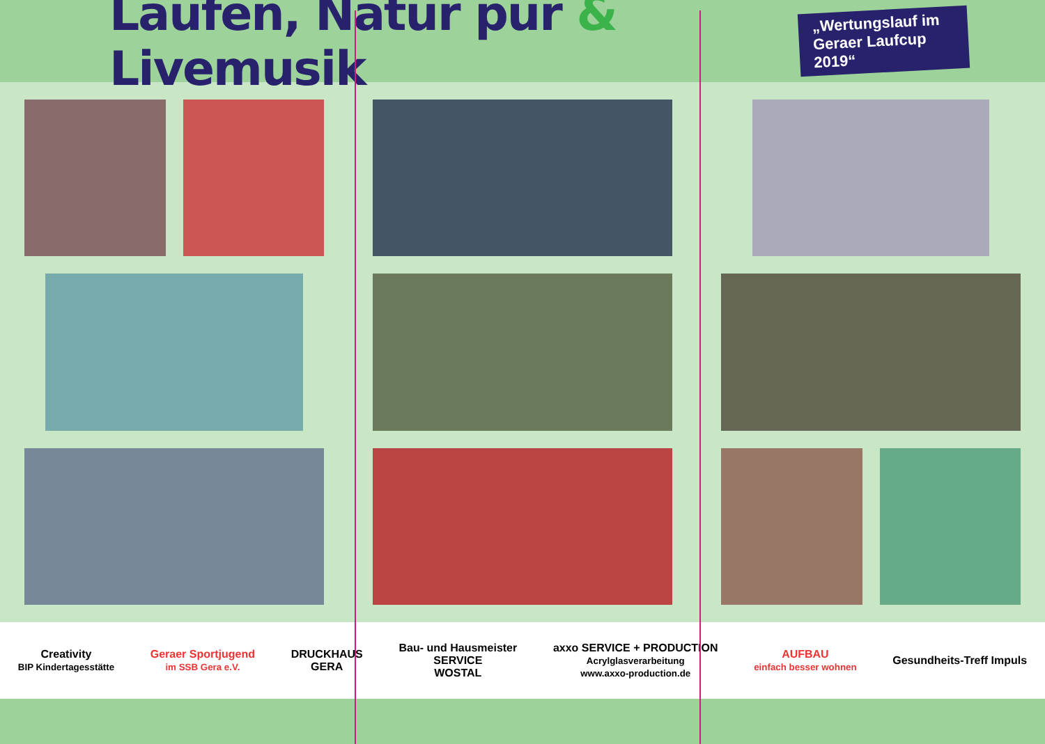Laufen, Natur pur & Livemusik
„Wertungslauf im
Geraer Laufcup 2019“
Creativity
BIP Kindertagesstätte
Geraer Sportjugend
im SSB Gera e.V.
DRUCKHAUS
GERA
Bau- und Hausmeister
SERVICE
WOSTAL
axxo SERVICE + PRODUCTION
Acrylglasverarbeitung
www.axxo-production.de
AUFBAU
einfach besser wohnen
Gesundheits-Treff Impuls